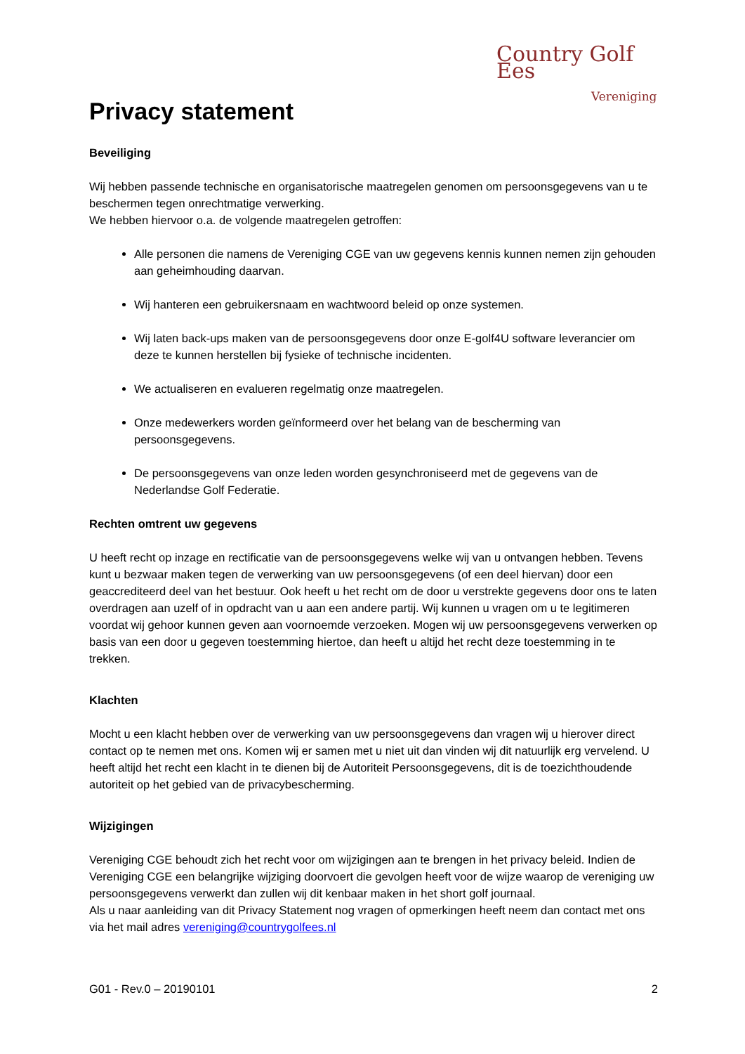Privacy statement
Country Golf Ees
Vereniging
Beveiliging
Wij hebben passende technische en organisatorische maatregelen genomen om persoonsgegevens van u te beschermen tegen onrechtmatige verwerking.
We hebben hiervoor o.a. de volgende maatregelen getroffen:
Alle personen die namens de Vereniging CGE van uw gegevens kennis kunnen nemen zijn gehouden aan geheimhouding daarvan.
Wij hanteren een gebruikersnaam en wachtwoord beleid op onze systemen.
Wij laten back-ups maken van de persoonsgegevens door onze E-golf4U software leverancier om deze te kunnen herstellen bij fysieke of technische incidenten.
We actualiseren en evalueren regelmatig onze maatregelen.
Onze medewerkers worden geïnformeerd over het belang van de bescherming van persoonsgegevens.
De persoonsgegevens van onze leden worden gesynchroniseerd met de gegevens van de Nederlandse Golf Federatie.
Rechten omtrent uw gegevens
U heeft recht op inzage en rectificatie van de persoonsgegevens welke wij van u ontvangen hebben. Tevens kunt u bezwaar maken tegen de verwerking van uw persoonsgegevens (of een deel hiervan) door een geaccrediteerd deel van het bestuur. Ook heeft u het recht om de door u verstrekte gegevens door ons te laten overdragen aan uzelf of in opdracht van u aan een andere partij. Wij kunnen u vragen om u te legitimeren voordat wij gehoor kunnen geven aan voornoemde verzoeken. Mogen wij uw persoonsgegevens verwerken op basis van een door u gegeven toestemming hiertoe, dan heeft u altijd het recht deze toestemming in te trekken.
Klachten
Mocht u een klacht hebben over de verwerking van uw persoonsgegevens dan vragen wij u hierover direct contact op te nemen met ons. Komen wij er samen met u niet uit dan vinden wij dit natuurlijk erg vervelend. U heeft altijd het recht een klacht in te dienen bij de Autoriteit Persoonsgegevens, dit is de toezichthoudende autoriteit op het gebied van de privacybescherming.
Wijzigingen
Vereniging CGE behoudt zich het recht voor om wijzigingen aan te brengen in het privacy beleid. Indien de Vereniging CGE een belangrijke wijziging doorvoert die gevolgen heeft voor de wijze waarop de vereniging uw persoonsgegevens verwerkt dan zullen wij dit kenbaar maken in het short golf journaal.
Als u naar aanleiding van dit Privacy Statement nog vragen of opmerkingen heeft neem dan contact met ons via het mail adres vereniging@countrygolfees.nl
G01 - Rev.0 – 20190101 2